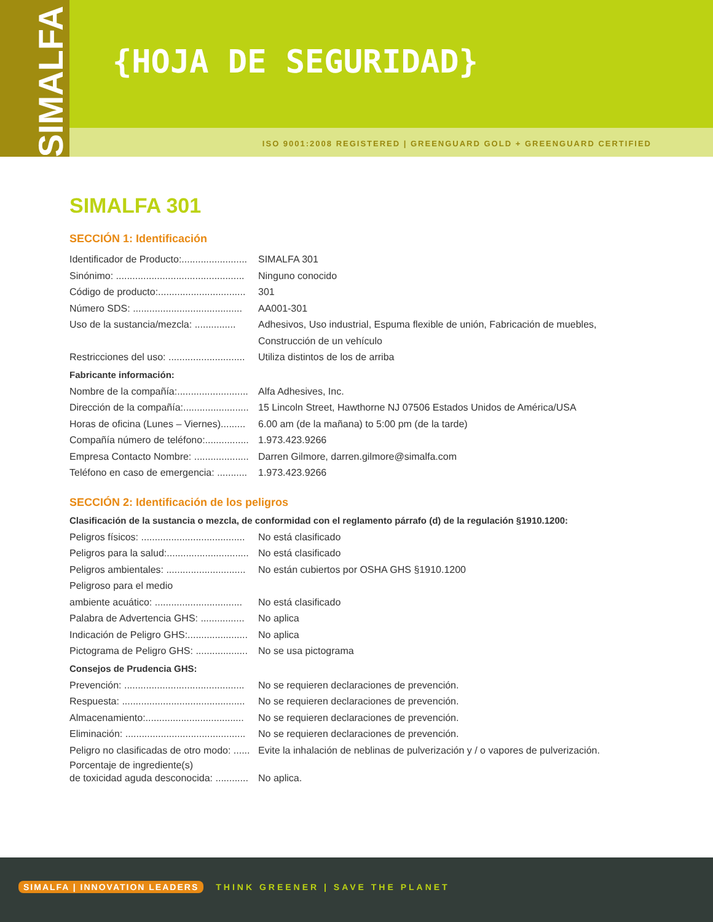SIMALFA
{HOJA DE SEGURIDAD}
ISO 9001:2008 REGISTERED | GREENGUARD GOLD + GREENGUARD CERTIFIED
SIMALFA 301
SECCIÓN 1: Identificación
Identificador de Producto:........................
SIMALFA 301
Sinónimo: ...............................................
Ninguno conocido
Código de producto:................................
301
Número SDS: ........................................
AA001-301
Uso de la sustancia/mezcla: ...............
Adhesivos, Uso industrial, Espuma flexible de unión, Fabricación de muebles,
Construcción de un vehículo
Restricciones del uso: ............................
Utiliza distintos de los de arriba
Fabricante información:
Nombre de la compañía:..........................
Alfa Adhesives, Inc.
Dirección de la compañía:........................
15 Lincoln Street, Hawthorne NJ 07506 Estados Unidos de América/USA
Horas de oficina (Lunes – Viernes).........
6.00 am (de la mañana) to 5:00 pm (de la tarde)
Compañía número de teléfono:................
1.973.423.9266
Empresa Contacto Nombre: ....................
Darren Gilmore, darren.gilmore@simalfa.com
Teléfono en caso de emergencia: ...........
1.973.423.9266
SECCIÓN 2: Identificación de los peligros
Clasificación de la sustancia o mezcla, de conformidad con el reglamento párrafo (d) de la regulación §1910.1200:
Peligros físicos: ......................................
No está clasificado
Peligros para la salud:..............................
No está clasificado
Peligros ambientales: .............................
No están cubiertos por OSHA GHS §1910.1200
Peligroso para el medio
ambiente acuático: ................................
No está clasificado
Palabra de Advertencia GHS: ................
No aplica
Indicación de Peligro GHS:......................
No aplica
Pictograma de Peligro GHS: ...................
No se usa pictograma
Consejos de Prudencia GHS:
Prevención: ............................................
No se requieren declaraciones de prevención.
Respuesta: .............................................
No se requieren declaraciones de prevención.
Almacenamiento:....................................
No se requieren declaraciones de prevención.
Eliminación: ............................................
No se requieren declaraciones de prevención.
Peligro no clasificadas de otro modo: ......
Evite la inhalación de neblinas de pulverización y / o vapores de pulverización.
Porcentaje de ingrediente(s)
de toxicidad aguda desconocida: ............
No aplica.
SIMALFA | INNOVATION LEADERS THINK GREENER | SAVE THE PLANET